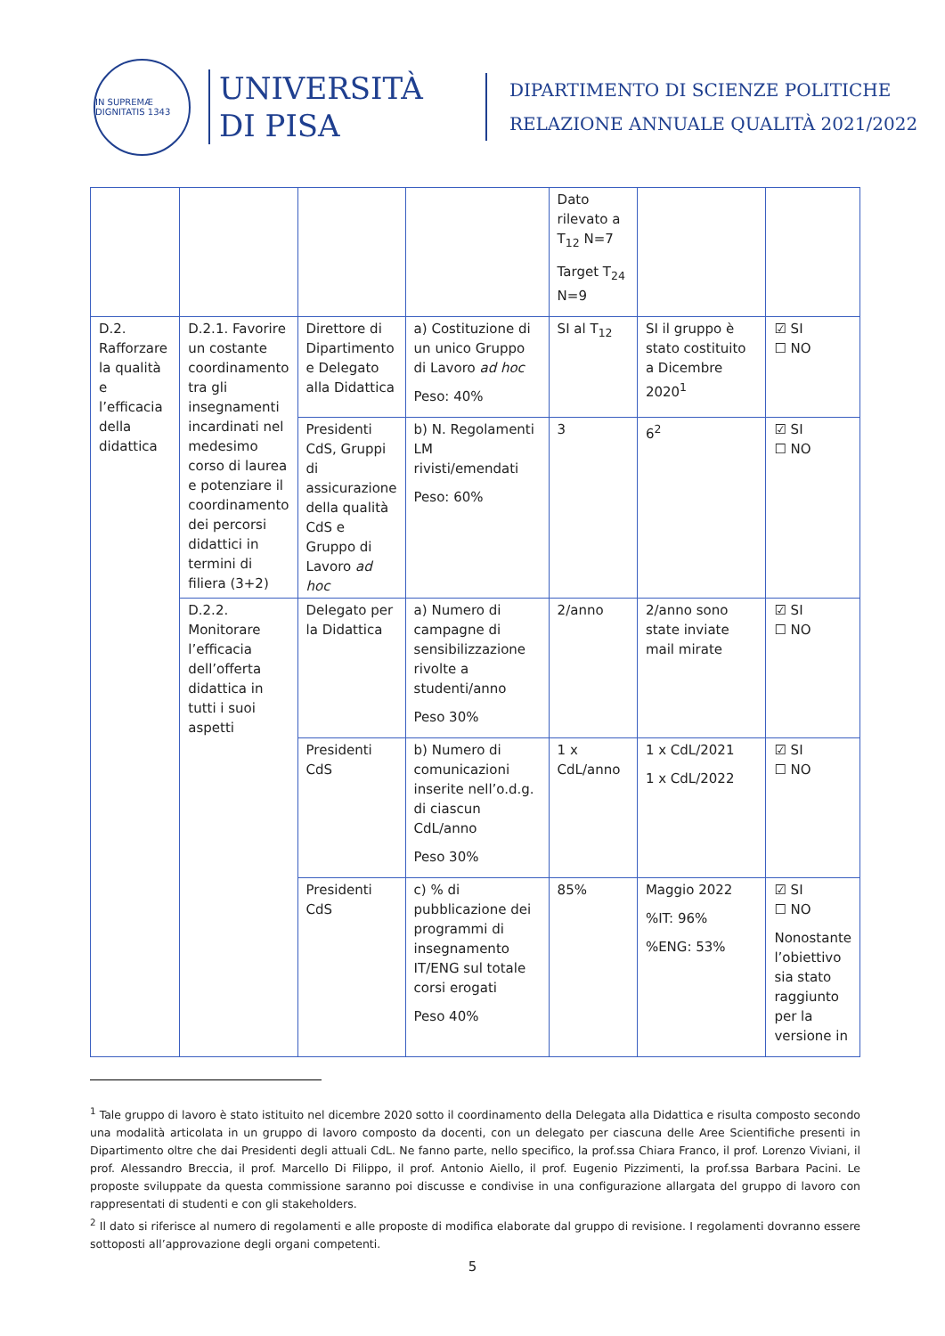IN SUPREMÆ DIGNITATIS 1343
UNIVERSITÀ
DI PISA
DIPARTIMENTO DI SCIENZE POLITICHE
RELAZIONE ANNUALE QUALITÀ 2021/2022
| | | | | Dato rilevato a T<sub>12</sub> N=7 Target T<sub>24</sub> N=9 | | |
| D.2. Rafforzare la qualità e l’efficacia della didattica | D.2.1. Favorire un costante coordinamento tra gli insegnamenti incardinati nel medesimo corso di laurea e potenziare il coordinamento dei percorsi didattici in termini di filiera (3+2) | Direttore di Dipartimento e Delegato alla Didattica | a) Costituzione di un unico Gruppo di Lavoro ad hoc Peso: 40% | SI al T<sub>12</sub> | SI il gruppo è stato costituito a Dicembre 2020<sup>1</sup> | ☑ SI ☐ NO |
| | | Presidenti CdS, Gruppi di assicurazione della qualità CdS e Gruppo di Lavoro ad hoc | b) N. Regolamenti LM rivisti/emendati Peso: 60% | 3 | 6<sup>2</sup> | ☑ SI ☐ NO |
| | D.2.2. Monitorare l’efficacia dell’offerta didattica in tutti i suoi aspetti | Delegato per la Didattica | a) Numero di campagne di sensibilizzazione rivolte a studenti/anno Peso 30% | 2/anno | 2/anno sono state inviate mail mirate | ☑ SI ☐ NO |
| | | Presidenti CdS | b) Numero di comunicazioni inserite nell’o.d.g. di ciascun CdL/anno Peso 30% | 1 x CdL/anno | 1 x CdL/2021 1 x CdL/2022 | ☑ SI ☐ NO |
| | | Presidenti CdS | c) % di pubblicazione dei programmi di insegnamento IT/ENG sul totale corsi erogati Peso 40% | 85% | Maggio 2022 %IT: 96% %ENG: 53% | ☑ SI ☐ NO Nonostante l’obiettivo sia stato raggiunto per la versione in |
<sup>1</sup> Tale gruppo di lavoro è stato istituito nel dicembre 2020 sotto il coordinamento della Delegata alla Didattica e risulta composto secondo una modalità articolata in un gruppo di lavoro composto da docenti, con un delegato per ciascuna delle Aree Scientifiche presenti in Dipartimento oltre che dai Presidenti degli attuali CdL. Ne fanno parte, nello specifico, la prof.ssa Chiara Franco, il prof. Lorenzo Viviani, il prof. Alessandro Breccia, il prof. Marcello Di Filippo, il prof. Antonio Aiello, il prof. Eugenio Pizzimenti, la prof.ssa Barbara Pacini. Le proposte sviluppate da questa commissione saranno poi discusse e condivise in una configurazione allargata del gruppo di lavoro con rappresentati di studenti e con gli stakeholders.
<sup>2</sup> Il dato si riferisce al numero di regolamenti e alle proposte di modifica elaborate dal gruppo di revisione. I regolamenti dovranno essere sottoposti all’approvazione degli organi competenti.
5